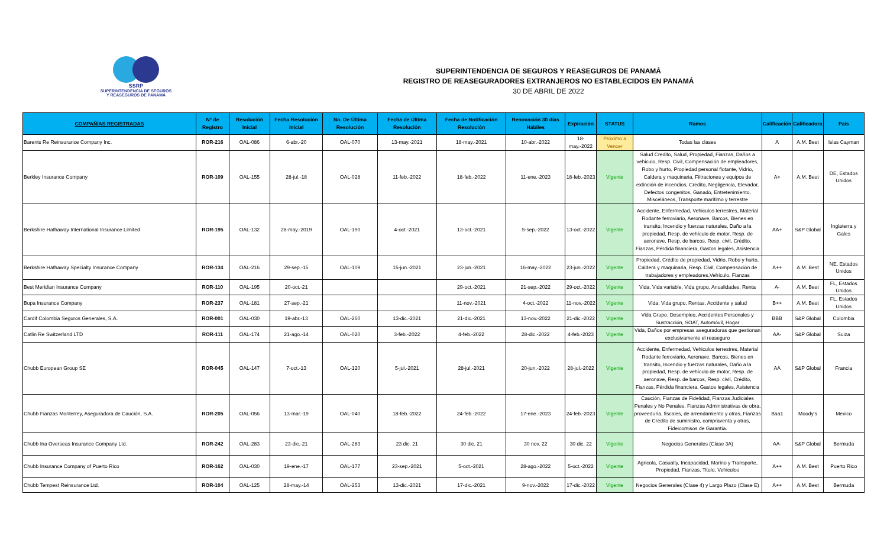SSRP
SUPERINTENDENCIA DE SEGUROS
Y REASEGUROS DE PANAMÁ
SUPERINTENDENCIA DE SEGUROS Y REASEGUROS DE PANAMÁ
REGISTRO DE REASEGURADORES EXTRANJEROS NO ESTABLECIDOS EN PANAMÁ
30 DE ABRIL DE 2022
| COMPAÑÍAS REGISTRADAS | Nº de Registro | Resolución Inicial | Fecha Resolución Inicial | No. De Última Resolución | Fecha de Última Resolución | Fecha de Notificación Resolución | Renovación 30 días Hábiles | Expiración | STATUS | Ramos | Calificación | Calificadora | País |
| --- | --- | --- | --- | --- | --- | --- | --- | --- | --- | --- | --- | --- | --- |
| Barents Re Reinsurance Company Inc. | ROR-216 | OAL-086 | 6-abr.-20 | OAL-070 | 13-may.-2021 | 18-may.-2021 | 10-abr.-2022 | 18-may.-2022 | Próximo a Vencer | Todas las clases | A | A.M. Best | Islas Cayman |
| Berkley Insurance Company | ROR-109 | OAL-155 | 28-jul.-18 | OAL-028 | 11-feb.-2022 | 18-feb.-2022 | 11-ene.-2023 | 18-feb.-2023 | Vigente | Salud Credito, Salud, Propiedad, Fianzas, Daños a vehiculo, Resp. Civil, Compensación de empleadores, Robo y hurto, Propiedad personal flotante, Vidrio, Caldera y maquinaria, Filtraciones y equipos de extinción de incendios, Credito, Negligencia, Elevador, Defectos congenitos, Ganado, Entretenimiento, Misceláneos, Transporte marítimo y terrestre | A+ | A.M. Best | DE, Estados Unidos |
| Berkshire Hathaway International Insurance Limited | ROR-195 | OAL-132 | 28-may.-2019 | OAL-190 | 4-oct.-2021 | 13-oct.-2021 | 5-sep.-2022 | 13-oct.-2022 | Vigente | Accidente, Enfermedad, Vehiculos terrestres, Material Rodante ferroviario, Aeronave, Barcos, Bienes en transito, Incendio y fuerzas naturales, Daño a la propiedad, Resp. de vehículo de motor, Resp. de aeronave, Resp. de barcos, Resp. civil, Crédito, Fianzas, Pérdida financiera, Gastos legales, Asistencia | AA+ | S&P Global | Inglaterra y Gales |
| Berkshire Hathaway Specialty Insurance Company | ROR-134 | OAL-216 | 29-sep.-15 | OAL-109 | 15-jun.-2021 | 23-jun.-2021 | 16-may.-2022 | 23-jun.-2022 | Vigente | Propiedad, Crédito de propiedad, Vidrio, Robo y hurto, Caldera y maquinaria, Resp. Civil, Compensación de trabajadores y empleadores,Vehículo, Fianzas | A++ | A.M. Best | NE, Estados Unidos |
| Best Meridian Insurance Company | ROR-110 | OAL-195 | 20-oct.-21 | | | 29-oct.-2021 | 21-sep.-2022 | 29-oct.-2022 | Vigente | Vida, Vida variable, Vida grupo, Anualidades, Renta | A- | A.M. Best | FL, Estados Unidos |
| Bupa Insurance Company | ROR-237 | OAL-181 | 27-sep.-21 | | | 11-nov.-2021 | 4-oct.-2022 | 11-nov.-2022 | Vigente | Vida, Vida grupo, Rentas, Accidente y salud | B++ | A.M. Best | FL, Estados Unidos |
| Cardif Colombia Seguros Generales, S.A. | ROR-001 | OAL-030 | 19-abr.-13 | OAL-260 | 13-dic.-2021 | 21-dic.-2021 | 13-nov.-2022 | 21-dic.-2022 | Vigente | Vida Grupo, Desempleo, Accidentes Personales y Sustracción, SOAT, Automóvil, Hogar | BBB | S&P Global | Colombia |
| Catlin Re Switzerland LTD | ROR-111 | OAL-174 | 21-ago.-14 | OAL-020 | 3-feb.-2022 | 4-feb.-2022 | 28-dic.-2022 | 4-feb.-2023 | Vigente | Vida, Daños por empresas aseguradoras que gestionan exclusivamente el reaseguro | AA- | S&P Global | Suiza |
| Chubb European Group SE | ROR-045 | OAL-147 | 7-oct.-13 | OAL-120 | 5-jul.-2021 | 28-jul.-2021 | 20-jun.-2022 | 28-jul.-2022 | Vigente | Accidente, Enfermedad, Vehiculos terrestres, Material Rodante ferroviario, Aeronave, Barcos, Bienes en transito, Incendio y fuerzas naturales, Daño a la propiedad, Resp. de vehículo de motor, Resp. de aeronave, Resp. de barcos, Resp. civil, Crédito, Fianzas, Pérdida financiera, Gastos legales, Asistencia | AA | S&P Global | Francia |
| Chubb Fianzas Monterrey, Aseguradora de Caución, S.A. | ROR-205 | OAL-056 | 13-mar.-19 | OAL-040 | 18-feb.-2022 | 24-feb.-2022 | 17-ene.-2023 | 24-feb.-2023 | Vigente | Caución, Fianzas de Fidelidad, Fianzas Judiciales Penales y No Penales, Fianzas Administrativas de obra, proveeduria, fiscales, de arrendamiento y otras, Fianzas de Crédito de suministro, compraventa y otras, Fideicomisos de Garantía. | Baa1 | Moody's | Mexico |
| Chubb Ina Overseas Insurance Company Ltd. | ROR-242 | OAL-283 | 23-dic.-21 | OAL-283 | 23 dic. 21 | 30 dic. 21 | 30 nov. 22 | 30 dic. 22 | Vigente | Negocios Generales (Clase 3A) | AA- | S&P Global | Bermuda |
| Chubb Insurance Company of Puerto Rico | ROR-162 | OAL-030 | 19-ene.-17 | OAL-177 | 23-sep.-2021 | 5-oct.-2021 | 28-ago.-2022 | 5-oct.-2022 | Vigente | Agricola, Casualty, Incapacidad, Marino y Transporte, Propiedad, Fianzas, Titulo, Vehiculos | A++ | A.M. Best | Puerto Rico |
| Chubb Tempest Reinsurance Ltd. | ROR-104 | OAL-125 | 28-may.-14 | OAL-253 | 13-dic.-2021 | 17-dic.-2021 | 9-nov.-2022 | 17-dic.-2022 | Vigente | Negocios Generales (Clase 4) y Largo Plazo (Clase E) | A++ | A.M. Best | Bermuda |